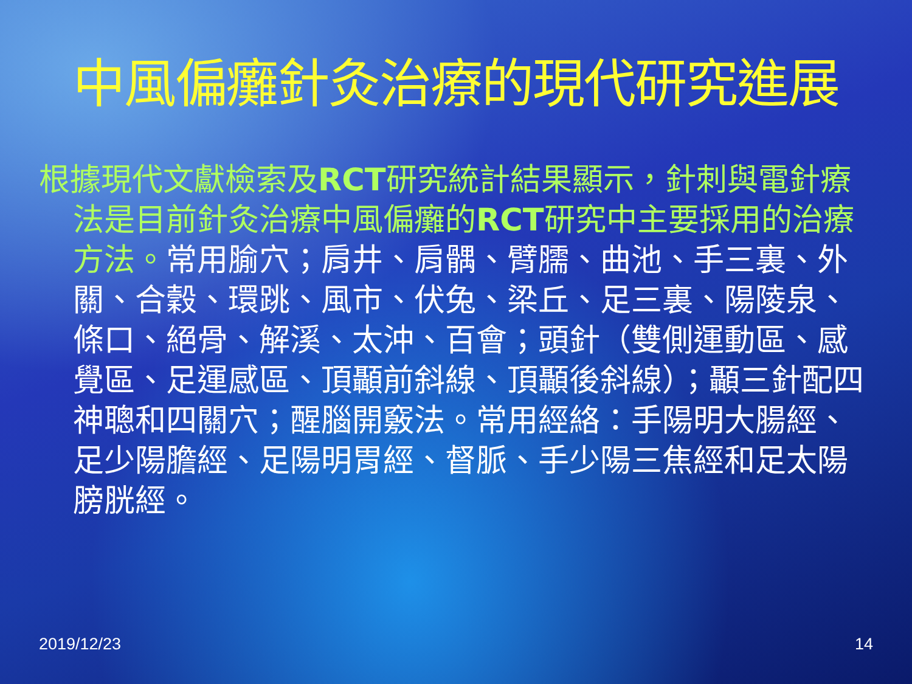中風偏癱針灸治療的現代研究進展
根據現代文獻檢索及RCT研究統計結果顯示，針刺與電針療法是目前針灸治療中風偏癱的RCT研究中主要採用的治療方法。常用腧穴；肩井、肩髃、臂臑、曲池、手三裏、外關、合穀、環跳、風市、伏兔、梁丘、足三裏、陽陵泉、條口、絕骨、解溪、太沖、百會；頭針（雙側運動區、感覺區、足運感區、頂顳前斜線、頂顳後斜線）；顳三針配四神聰和四關穴；醒腦開竅法。常用經絡：手陽明大腸經、足少陽膽經、足陽明胃經、督脈、手少陽三焦經和足太陽膀胱經。
2019/12/23 14